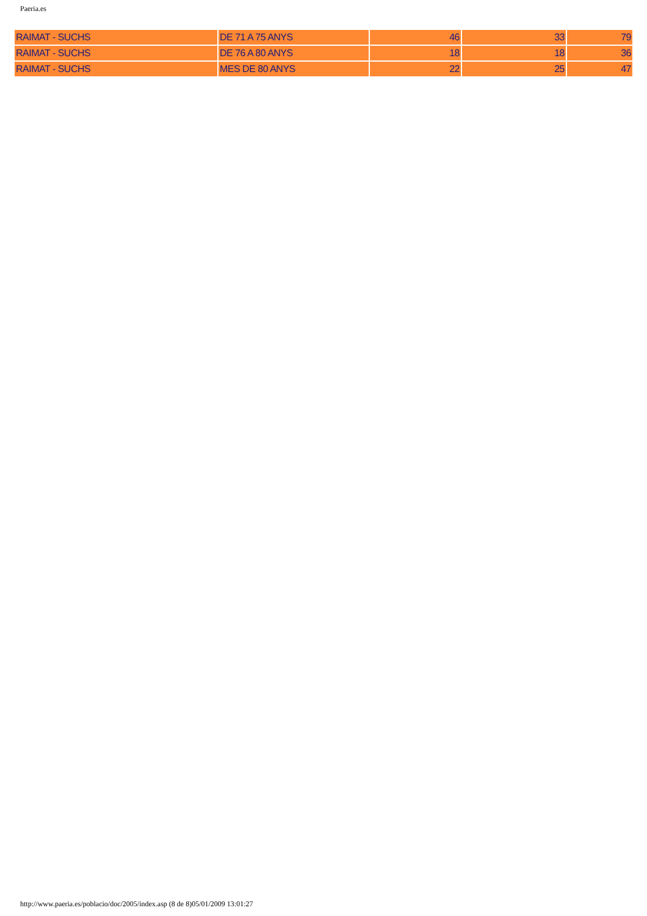Paeria.es
| RAIMAT - SUCHS | DE 71 A 75 ANYS | 46 | 33 | 79 |
| RAIMAT - SUCHS | DE 76 A 80 ANYS | 18 | 18 | 36 |
| RAIMAT - SUCHS | MES DE 80 ANYS | 22 | 25 | 47 |
http://www.paeria.es/poblacio/doc/2005/index.asp (8 de 8)05/01/2009 13:01:27